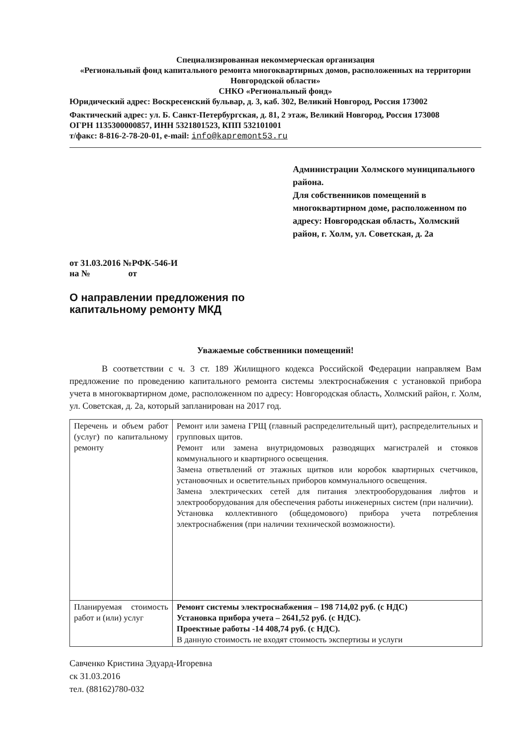Специализированная некоммерческая организация
«Региональный фонд капитального ремонта многоквартирных домов, расположенных на территории Новгородской области»
СНКО «Региональный фонд»
Юридический адрес: Воскресенский бульвар, д. 3, каб. 302, Великий Новгород, Россия 173002
Фактический адрес: ул. Б. Санкт-Петербургская, д. 81, 2 этаж, Великий Новгород, Россия 173008
ОГРН 1135300000857, ИНН 5321801523, КПП 532101001
т/факс: 8-816-2-78-20-01, e-mail: info@kapremont53.ru
Администрации Холмского муниципального района.
Для собственников помещений в многоквартирном доме, расположенном по адресу: Новгородская область, Холмский район, г. Холм, ул. Советская, д. 2а
от 31.03.2016 №РФК-546-И
на № от
О направлении предложения по
капитальному ремонту МКД
Уважаемые собственники помещений!
В соответствии с ч. 3 ст. 189 Жилищного кодекса Российской Федерации направляем Вам предложение по проведению капитального ремонта системы электроснабжения с установкой прибора учета в многоквартирном доме, расположенном по адресу: Новгородская область, Холмский район, г. Холм, ул. Советская, д. 2а, который запланирован на 2017 год.
| Перечень и объем работ (услуг) по капитальному ремонту | Ремонт или замена ГРЩ (главный распределительный щит), распределительных и групповых щитов. Ремонт или замена внутридомовых разводящих магистралей и стояков коммунального и квартирного освещения. Замена ответвлений от этажных щитков или коробок квартирных счетчиков, установочных и осветительных приборов коммунального освещения. Замена электрических сетей для питания электрооборудования лифтов и электрооборудования для обеспечения работы инженерных систем (при наличии). Установка коллективного (общедомового) прибора учета потребления электроснабжения (при наличии технической возможности). |
| Планируемая стоимость работ и (или) услуг | Ремонт системы электроснабжения – 198 714,02 руб. (с НДС) Установка прибора учета – 2641,52 руб. (с НДС). Проектные работы -14 408,74 руб. (с НДС). В данную стоимость не входят стоимость экспертизы и услуги |
Савченко Кристина Эдуард-Игоревна
ск 31.03.2016
тел. (88162)780-032